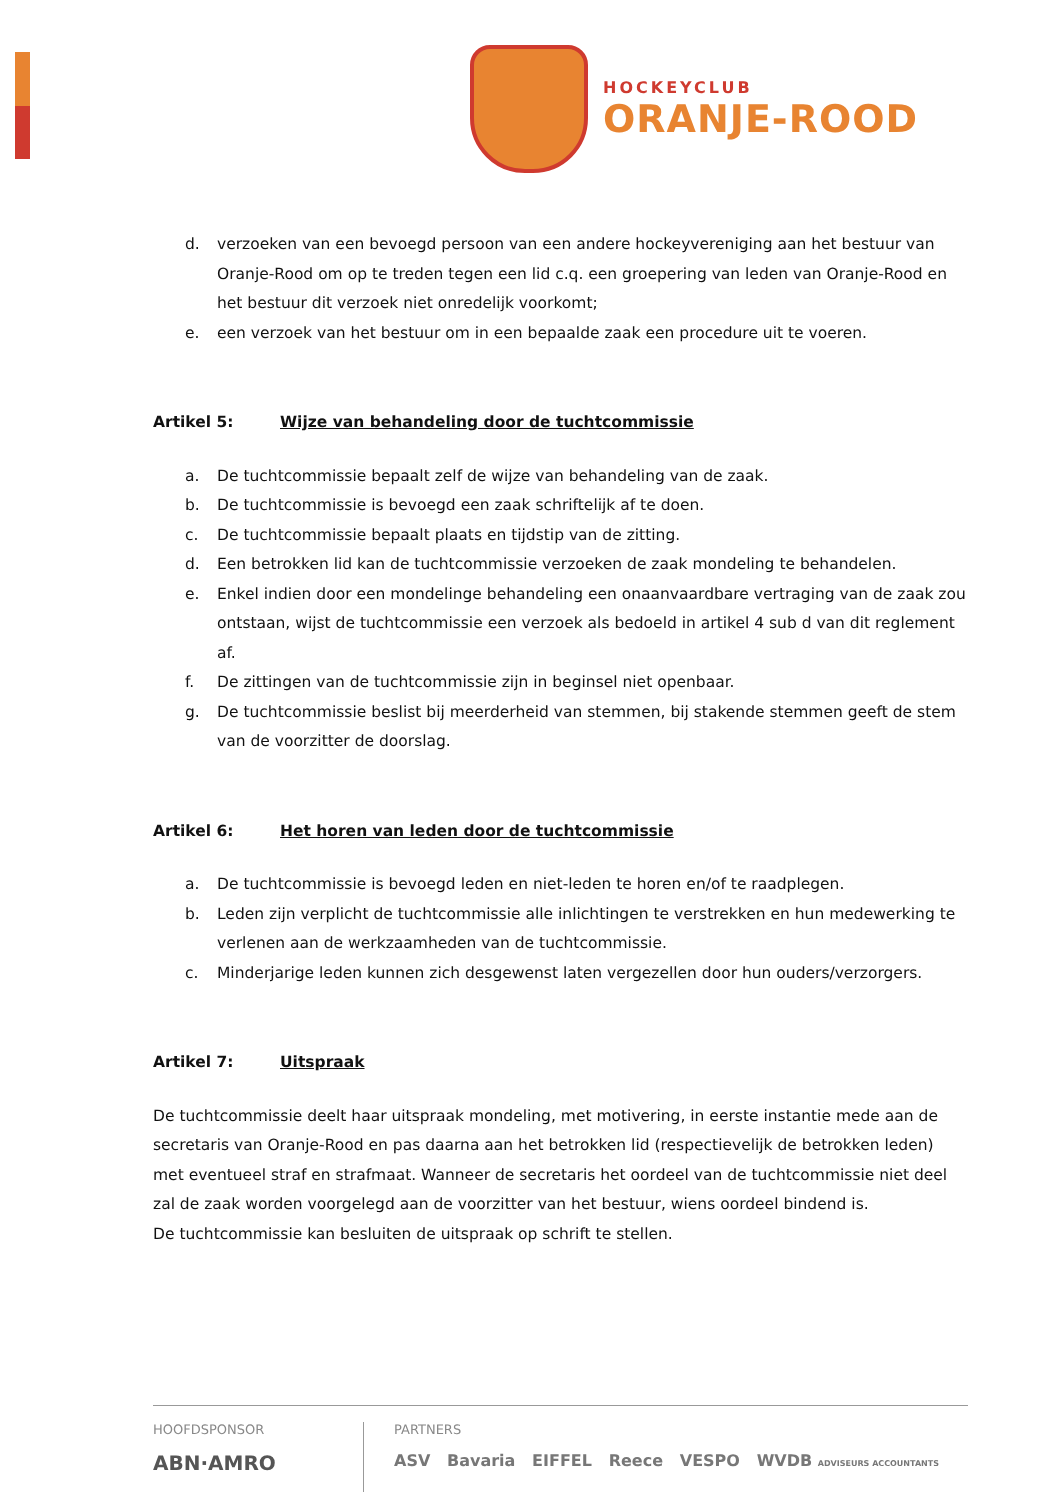HOCKEYCLUB
ORANJE-ROOD
d. verzoeken van een bevoegd persoon van een andere hockeyvereniging aan het bestuur van Oranje-Rood om op te treden tegen een lid c.q. een groepering van leden van Oranje-Rood en het bestuur dit verzoek niet onredelijk voorkomt;
e. een verzoek van het bestuur om in een bepaalde zaak een procedure uit te voeren.
Artikel 5: Wijze van behandeling door de tuchtcommissie
a. De tuchtcommissie bepaalt zelf de wijze van behandeling van de zaak.
b. De tuchtcommissie is bevoegd een zaak schriftelijk af te doen.
c. De tuchtcommissie bepaalt plaats en tijdstip van de zitting.
d. Een betrokken lid kan de tuchtcommissie verzoeken de zaak mondeling te behandelen.
e. Enkel indien door een mondelinge behandeling een onaanvaardbare vertraging van de zaak zou ontstaan, wijst de tuchtcommissie een verzoek als bedoeld in artikel 4 sub d van dit reglement af.
f. De zittingen van de tuchtcommissie zijn in beginsel niet openbaar.
g. De tuchtcommissie beslist bij meerderheid van stemmen, bij stakende stemmen geeft de stem van de voorzitter de doorslag.
Artikel 6: Het horen van leden door de tuchtcommissie
a. De tuchtcommissie is bevoegd leden en niet-leden te horen en/of te raadplegen.
b. Leden zijn verplicht de tuchtcommissie alle inlichtingen te verstrekken en hun medewerking te verlenen aan de werkzaamheden van de tuchtcommissie.
c. Minderjarige leden kunnen zich desgewenst laten vergezellen door hun ouders/verzorgers.
Artikel 7: Uitspraak
De tuchtcommissie deelt haar uitspraak mondeling, met motivering, in eerste instantie mede aan de secretaris van Oranje-Rood en pas daarna aan het betrokken lid (respectievelijk de betrokken leden) met eventueel straf en strafmaat. Wanneer de secretaris het oordeel van de tuchtcommissie niet deel zal de zaak worden voorgelegd aan de voorzitter van het bestuur, wiens oordeel bindend is.
De tuchtcommissie kan besluiten de uitspraak op schrift te stellen.
HOOFDSPONSOR
ABN·AMRO
PARTNERS
ASV Bavaria EIFFEL Reece VESPO WVDB ADVISEURS ACCOUNTANTS